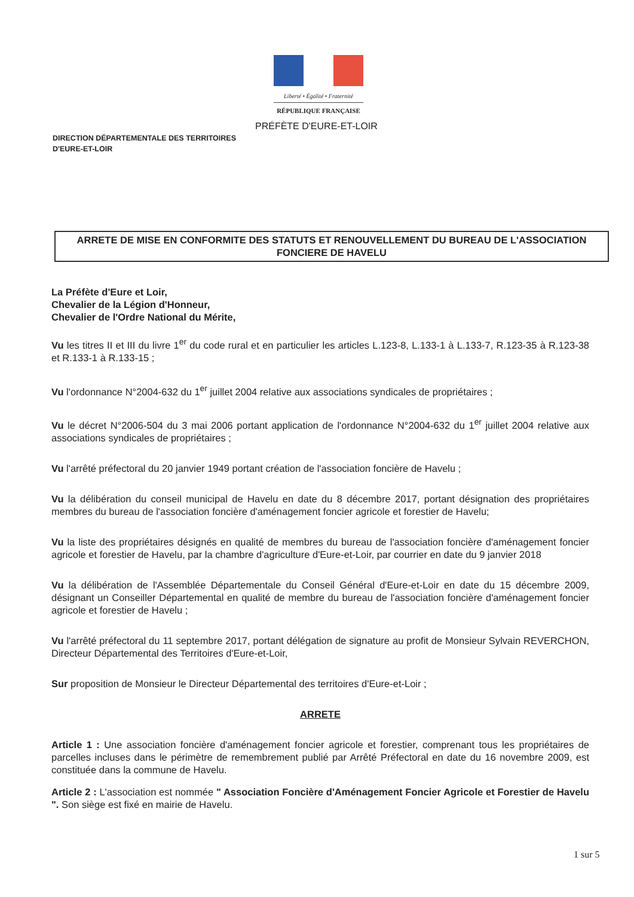Liberté • Égalité • Fraternité
RÉPUBLIQUE FRANÇAISE
PRÉFÈTE D'EURE-ET-LOIR
DIRECTION DÉPARTEMENTALE DES TERRITOIRES
D'EURE-ET-LOIR
ARRETE DE MISE EN CONFORMITE DES STATUTS ET RENOUVELLEMENT DU BUREAU DE L'ASSOCIATION
FONCIERE DE HAVELU
La Préfète d'Eure et Loir,
Chevalier de la Légion d'Honneur,
Chevalier de l'Ordre National du Mérite,
Vu les titres II et III du livre 1<sup>er</sup> du code rural et en particulier les articles L.123-8, L.133-1 à L.133-7, R.123-35 à R.123-38 et R.133-1 à R.133-15 ;
Vu l'ordonnance N°2004-632 du 1<sup>er</sup> juillet 2004 relative aux associations syndicales de propriétaires ;
Vu le décret N°2006-504 du 3 mai 2006 portant application de l'ordonnance N°2004-632 du 1<sup>er</sup> juillet 2004 relative aux associations syndicales de propriétaires ;
Vu l'arrêté préfectoral du 20 janvier 1949 portant création de l'association foncière de Havelu ;
Vu la délibération du conseil municipal de Havelu en date du 8 décembre 2017, portant désignation des propriétaires membres du bureau de l'association foncière d'aménagement foncier agricole et forestier de Havelu;
Vu la liste des propriétaires désignés en qualité de membres du bureau de l'association foncière d'aménagement foncier agricole et forestier de Havelu, par la chambre d'agriculture d'Eure-et-Loir, par courrier en date du 9 janvier 2018
Vu la délibération de l'Assemblée Départementale du Conseil Général d'Eure-et-Loir en date du 15 décembre 2009, désignant un Conseiller Départemental en qualité de membre du bureau de l'association foncière d'aménagement foncier agricole et forestier de Havelu ;
Vu l'arrêté préfectoral du 11 septembre 2017, portant délégation de signature au profit de Monsieur Sylvain REVERCHON, Directeur Départemental des Territoires d'Eure-et-Loir,
Sur proposition de Monsieur le Directeur Départemental des territoires d'Eure-et-Loir ;
ARRETE
Article 1 : Une association foncière d'aménagement foncier agricole et forestier, comprenant tous les propriétaires de parcelles incluses dans le périmètre de remembrement publié par Arrêté Préfectoral en date du 16 novembre 2009, est constituée dans la commune de Havelu.
Article 2 : L'association est nommée " Association Foncière d'Aménagement Foncier Agricole et Forestier de Havelu ". Son siège est fixé en mairie de Havelu.
1 sur 5